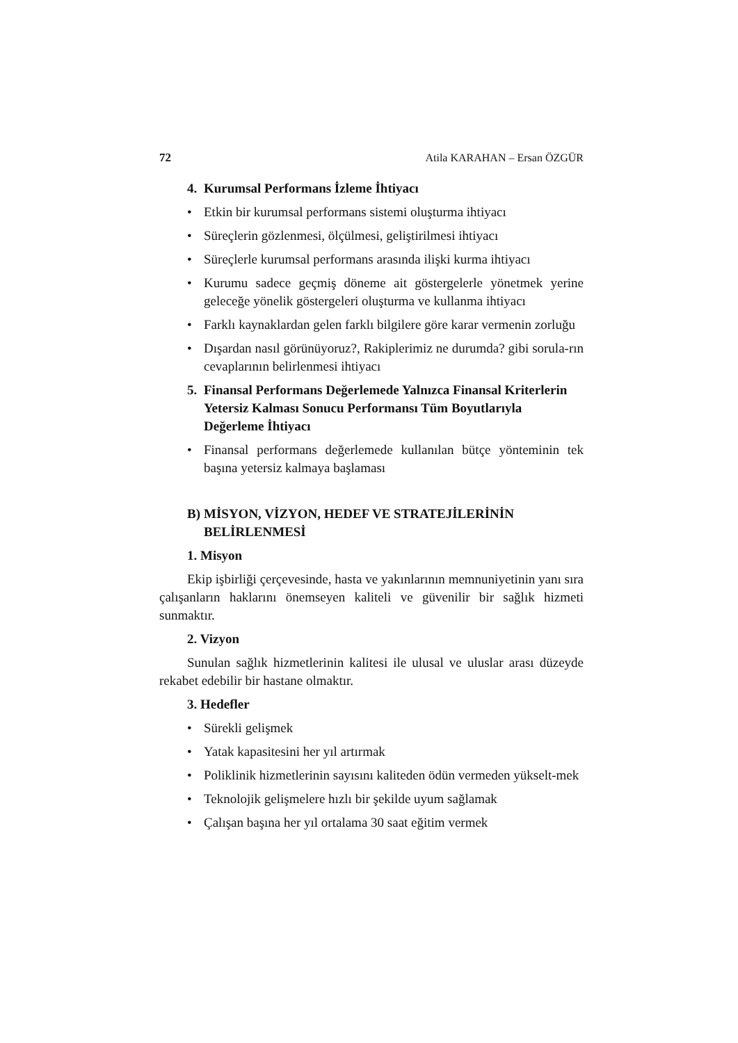72 Atila KARAHAN – Ersan ÖZGÜR
4. Kurumsal Performans İzleme İhtiyacı
• Etkin bir kurumsal performans sistemi oluşturma ihtiyacı
• Süreçlerin gözlenmesi, ölçülmesi, geliştirilmesi ihtiyacı
• Süreçlerle kurumsal performans arasında ilişki kurma ihtiyacı
• Kurumu sadece geçmiş döneme ait göstergelerle yönetmek yerine geleceğe yönelik göstergeleri oluşturma ve kullanma ihtiyacı
• Farklı kaynaklardan gelen farklı bilgilere göre karar vermenin zorluğu
• Dışardan nasıl görünüyoruz?, Rakiplerimiz ne durumda? gibi sorula-rın cevaplarının belirlenmesi ihtiyacı
5. Finansal Performans Değerlemede Yalnızca Finansal Kriterlerin Yetersiz Kalması Sonucu Performansı Tüm Boyutlarıyla Değerleme İhtiyacı
• Finansal performans değerlemede kullanılan bütçe yönteminin tek başına yetersiz kalmaya başlaması
B) MİSYON, VİZYON, HEDEF VE STRATEJİLERİNİN BELİRLENMESİ
1. Misyon
Ekip işbirliği çerçevesinde, hasta ve yakınlarının memnuniyetinin yanı sıra çalışanların haklarını önemseyen kaliteli ve güvenilir bir sağlık hizmeti sunmaktır.
2. Vizyon
Sunulan sağlık hizmetlerinin kalitesi ile ulusal ve uluslar arası düzeyde rekabet edebilir bir hastane olmaktır.
3. Hedefler
• Sürekli gelişmek
• Yatak kapasitesini her yıl artırmak
• Poliklinik hizmetlerinin sayısını kaliteden ödün vermeden yükselt-mek
• Teknolojik gelişmelere hızlı bir şekilde uyum sağlamak
• Çalışan başına her yıl ortalama 30 saat eğitim vermek